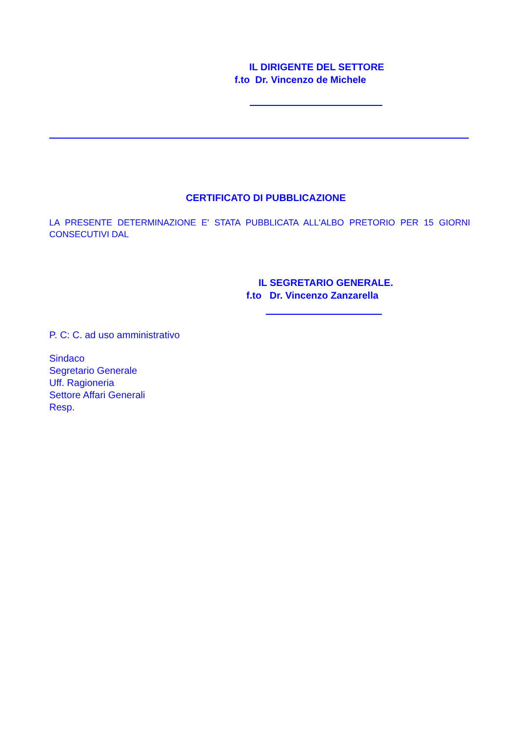IL DIRIGENTE DEL SETTORE
f.to Dr. Vincenzo de Michele
CERTIFICATO DI PUBBLICAZIONE
LA PRESENTE DETERMINAZIONE E' STATA PUBBLICATA ALL'ALBO PRETORIO PER 15 GIORNI CONSECUTIVI DAL
IL SEGRETARIO GENERALE.
f.to Dr. Vincenzo Zanzarella
P. C: C. ad uso amministrativo
Sindaco
Segretario Generale
Uff. Ragioneria
Settore Affari Generali
Resp.